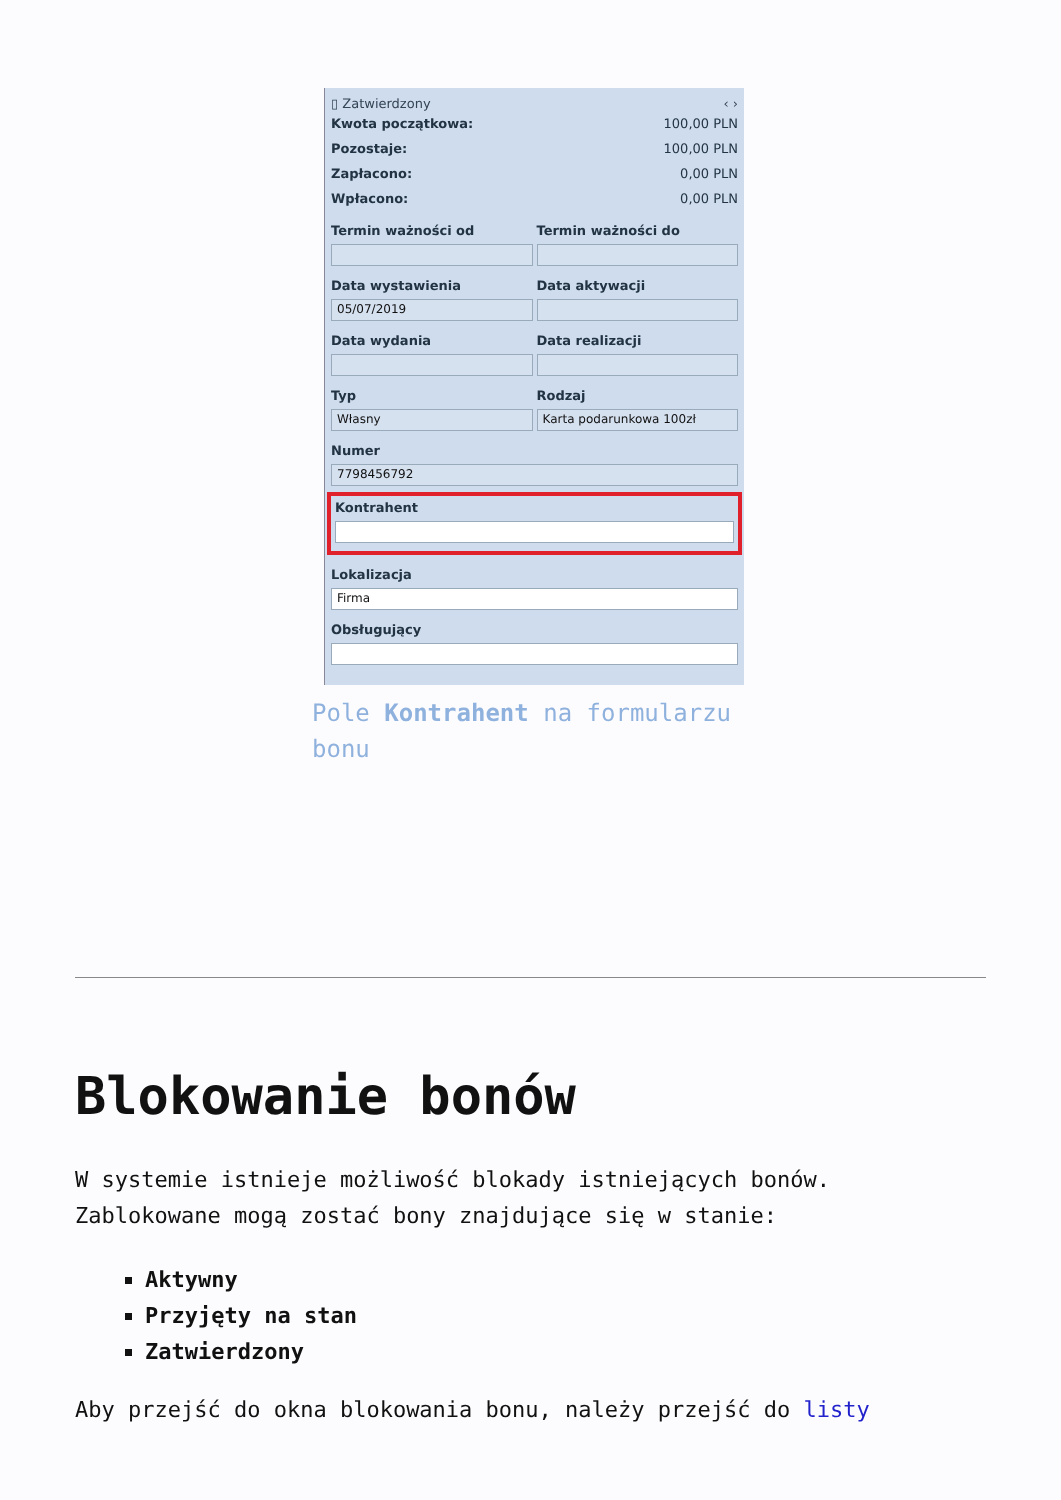▯ Zatwierdzony ‹ ›
Kwota początkowa: 100,00 PLN
Pozostaje: 100,00 PLN
Zapłacono: 0,00 PLN
Wpłacono: 0,00 PLN
Termin ważności od Termin ważności do
Data wystawienia
05/07/2019
Data aktywacji
Data wydania Data realizacji
Typ
Własny
Rodzaj
Karta podarunkowa 100zł
Numer
7798456792
Kontrahent
Lokalizacja
Firma
Obsługujący
Pole Kontrahent na formularzu bonu
Blokowanie bonów
W systemie istnieje możliwość blokady istniejących bonów. Zablokowane mogą zostać bony znajdujące się w stanie:
Aktywny
Przyjęty na stan
Zatwierdzony
Aby przejść do okna blokowania bonu, należy przejść do listy